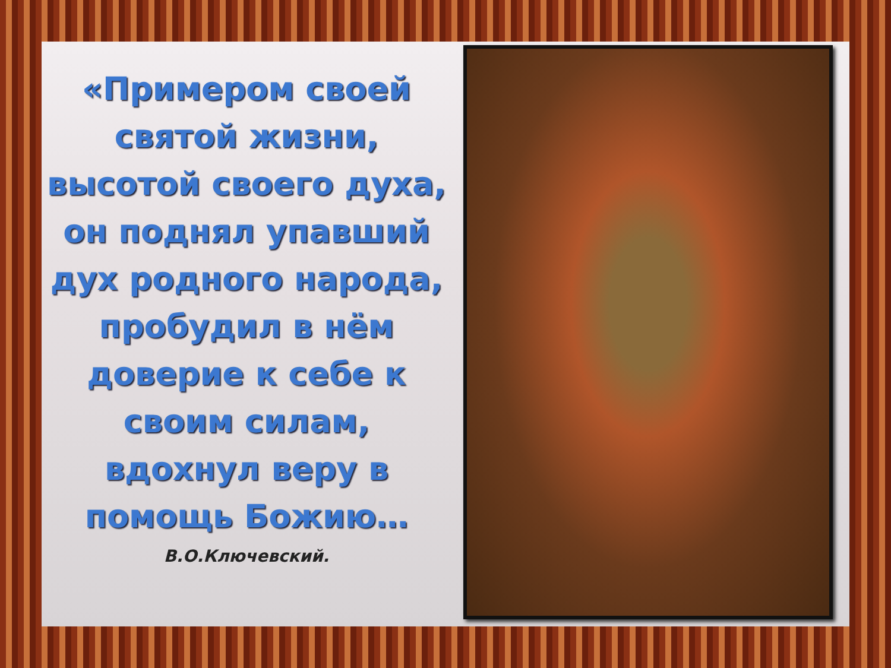«Примером своей святой жизни, высотой своего духа, он поднял упавший дух родного народа, пробудил в нём доверие к себе к своим силам, вдохнул веру в помощь Божию…
В.О.Ключевский.